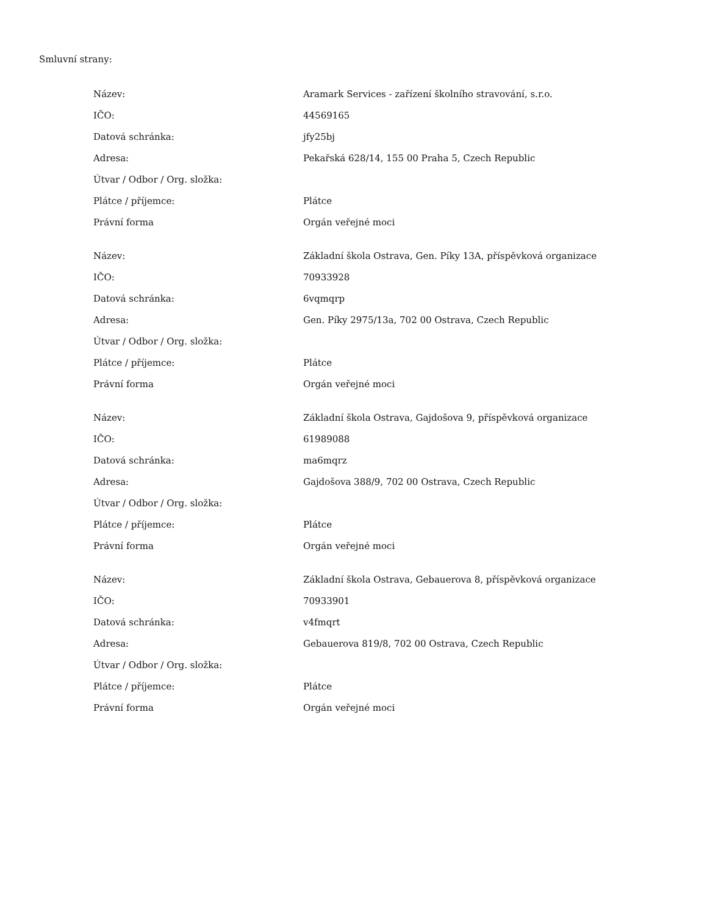Smluvní strany:
| Název: | Aramark Services - zařízení školního stravování, s.r.o. |
| IČO: | 44569165 |
| Datová schránka: | jfy25bj |
| Adresa: | Pekařská 628/14, 155 00 Praha 5, Czech Republic |
| Útvar / Odbor / Org. složka: | |
| Plátce / příjemce: | Plátce |
| Právní forma | Orgán veřejné moci |
| Název: | Základní škola Ostrava, Gen. Píky 13A, příspěvková organizace |
| IČO: | 70933928 |
| Datová schránka: | 6vqmqrp |
| Adresa: | Gen. Píky 2975/13a, 702 00 Ostrava, Czech Republic |
| Útvar / Odbor / Org. složka: | |
| Plátce / příjemce: | Plátce |
| Právní forma | Orgán veřejné moci |
| Název: | Základní škola Ostrava, Gajdošova 9, příspěvková organizace |
| IČO: | 61989088 |
| Datová schránka: | ma6mqrz |
| Adresa: | Gajdošova 388/9, 702 00 Ostrava, Czech Republic |
| Útvar / Odbor / Org. složka: | |
| Plátce / příjemce: | Plátce |
| Právní forma | Orgán veřejné moci |
| Název: | Základní škola Ostrava, Gebauerova 8, příspěvková organizace |
| IČO: | 70933901 |
| Datová schránka: | v4fmqrt |
| Adresa: | Gebauerova 819/8, 702 00 Ostrava, Czech Republic |
| Útvar / Odbor / Org. složka: | |
| Plátce / příjemce: | Plátce |
| Právní forma | Orgán veřejné moci |